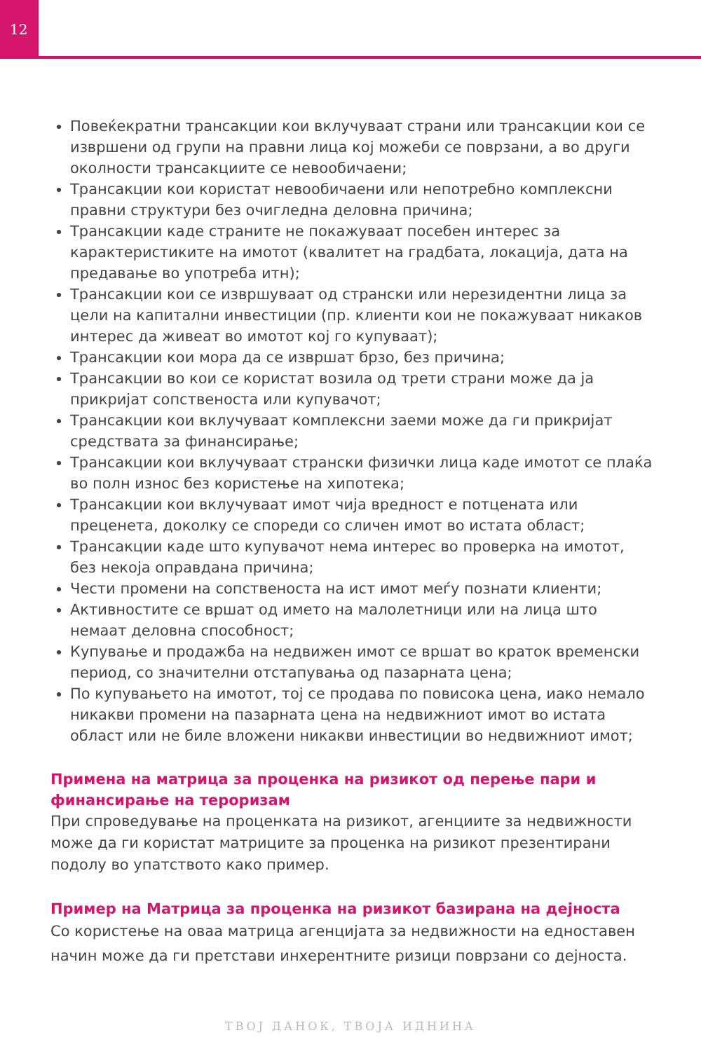12
Повеќекратни трансакции кои вклучуваат страни или трансакции кои се извршени од групи на правни лица кој можеби се поврзани, а во други околности трансакциите се невообичаени;
Трансакции кои користат невообичаени или непотребно комплексни правни структури без очигледна деловна причина;
Трансакции каде страните не покажуваат посебен интерес за карактеристиките на имотот (квалитет на градбата, локација, дата на предавање во употреба итн);
Трансакции кои се извршуваат од странски или нерезидентни лица за цели на капитални инвестиции (пр. клиенти кои не покажуваат никаков интерес да живеат во имотот кој го купуваат);
Трансакции кои мора да се извршат брзо, без причина;
Трансакции во кои се користат возила од трети страни може да ја прикријат сопственоста или купувачот;
Трансакции кои вклучуваат комплексни заеми може да ги прикријат средствата за финансирање;
Трансакции кои вклучуваат странски физички лица каде имотот се плаќа во полн износ без користење на хипотека;
Трансакции кои вклучуваат имот чија вредност е потцената или преценета, доколку се спореди со сличен имот во истата област;
Трансакции каде што купувачот нема интерес во проверка на имотот, без некоја оправдана причина;
Чести промени на сопственоста на ист имот меѓу познати клиенти;
Активностите се вршат од името на малолетници или на лица што немаат деловна способност;
Купување и продажба на недвижен имот се вршат во краток временски период, со значителни отстапувања од пазарната цена;
По купувањето на имотот, тој се продава по повисока цена, иако немало никакви промени на пазарната цена на недвижниот имот во истата област или не биле вложени никакви инвестиции во недвижниот имот;
Примена на матрица за проценка на ризикот од перење пари и финансирање на тероризам
При спроведување на проценката на ризикот, агенциите за недвижности може да ги користат матриците за проценка на ризикот презентирани подолу во упатството како пример.
Пример на Матрица за проценка на ризикот базирана на дејноста
Со користење на оваа матрица агенцијата за недвижности на едноставен начин може да ги претстави инхерентните ризици поврзани со дејноста.
ТВОЈ ДАНОК, ТВОЈА ИДНИНА